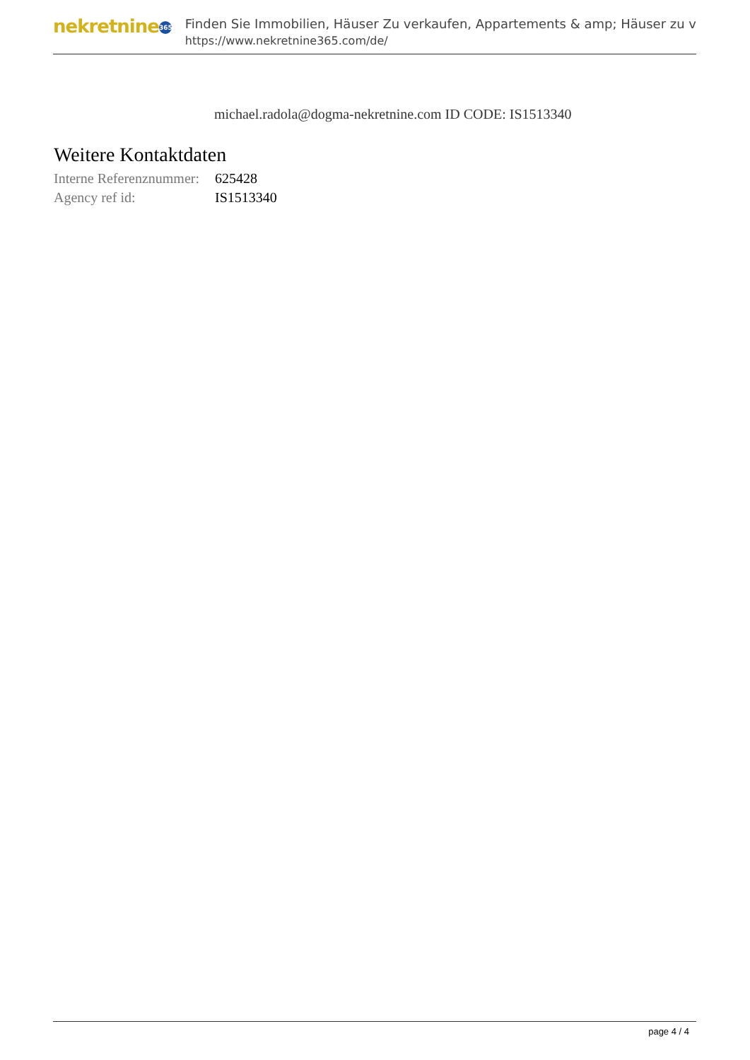nekretnine 365
Finden Sie Immobilien, Häuser Zu verkaufen, Appartements & amp; Häuser zu v
https://www.nekretnine365.com/de/
michael.radola@dogma-nekretnine.com ID CODE: IS1513340
Weitere Kontaktdaten
| Interne Referenznummer: | 625428 |
| Agency ref id: | IS1513340 |
page 4 / 4